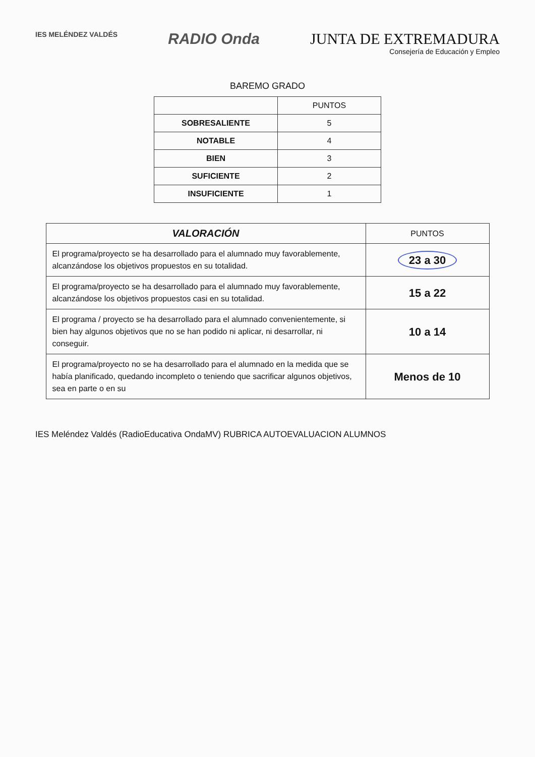IES MELÉNDEZ VALDÉS
RADIO Onda JUNTA DE EXTREMADURA
Consejería de Educación y Empleo
BAREMO GRADO
| | PUNTOS |
| --- | --- |
| SOBRESALIENTE | 5 |
| NOTABLE | 4 |
| BIEN | 3 |
| SUFICIENTE | 2 |
| INSUFICIENTE | 1 |
| VALORACIÓN | PUNTOS |
| --- | --- |
| El programa/proyecto se ha desarrollado para el alumnado muy favorablemente, alcanzándose los objetivos propuestos en su totalidad. | 23 a 30 |
| El programa/proyecto se ha desarrollado para el alumnado muy favorablemente, alcanzándose los objetivos propuestos casi en su totalidad. | 15 a 22 |
| El programa / proyecto se ha desarrollado para el alumnado convenientemente, si bien hay algunos objetivos que no se han podido ni aplicar, ni desarrollar, ni conseguir. | 10 a 14 |
| El programa/proyecto no se ha desarrollado para el alumnado en la medida que se había planificado, quedando incompleto o teniendo que sacrificar algunos objetivos, sea en parte o en su | Menos de 10 |
IES Meléndez Valdés (RadioEducativa OndaMV) RUBRICA AUTOEVALUACION ALUMNOS